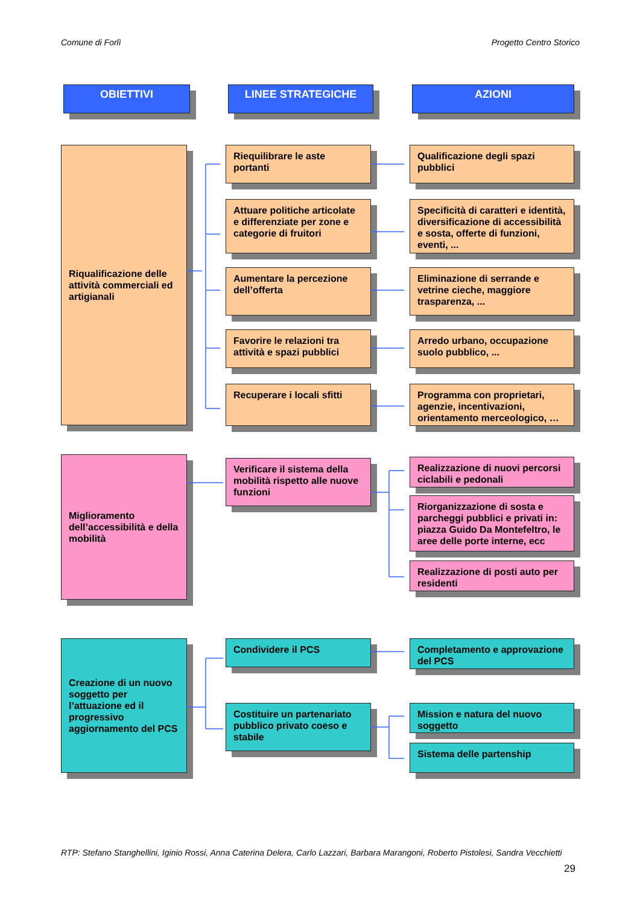Comune di Forlì Progetto Centro Storico
OBIETTIVI
LINEE STRATEGICHE
AZIONI
Riqualificazione delle attività commerciali ed artigianali
Riequilibrare le aste portanti
Qualificazione degli spazi pubblici
Attuare politiche articolate e differenziate per zone e categorie di fruitori
Specificità di caratteri e identità, diversificazione di accessibilità e sosta, offerte di funzioni, eventi, ...
Aumentare la percezione dell’offerta
Eliminazione di serrande e vetrine cieche, maggiore trasparenza, ...
Favorire le relazioni tra attività e spazi pubblici
Arredo urbano, occupazione suolo pubblico, ...
Recuperare i locali sfitti
Programma con proprietari, agenzie, incentivazioni, orientamento merceologico, …
Miglioramento dell’accessibilità e della mobilità
Verificare il sistema della mobilità rispetto alle nuove funzioni
Realizzazione di nuovi percorsi ciclabili e pedonali
Riorganizzazione di sosta e parcheggi pubblici e privati in: piazza Guido Da Montefeltro, le aree delle porte interne, ecc
Realizzazione di posti auto per residenti
Creazione di un nuovo soggetto per l’attuazione ed il progressivo aggiornamento del PCS
Condividere il PCS
Completamento e approvazione del PCS
Costituire un partenariato pubblico privato coeso e stabile
Mission e natura del nuovo soggetto
Sistema delle partenship
RTP: Stefano Stanghellini, Iginio Rossi, Anna Caterina Delera, Carlo Lazzari, Barbara Marangoni, Roberto Pistolesi, Sandra Vecchietti
29